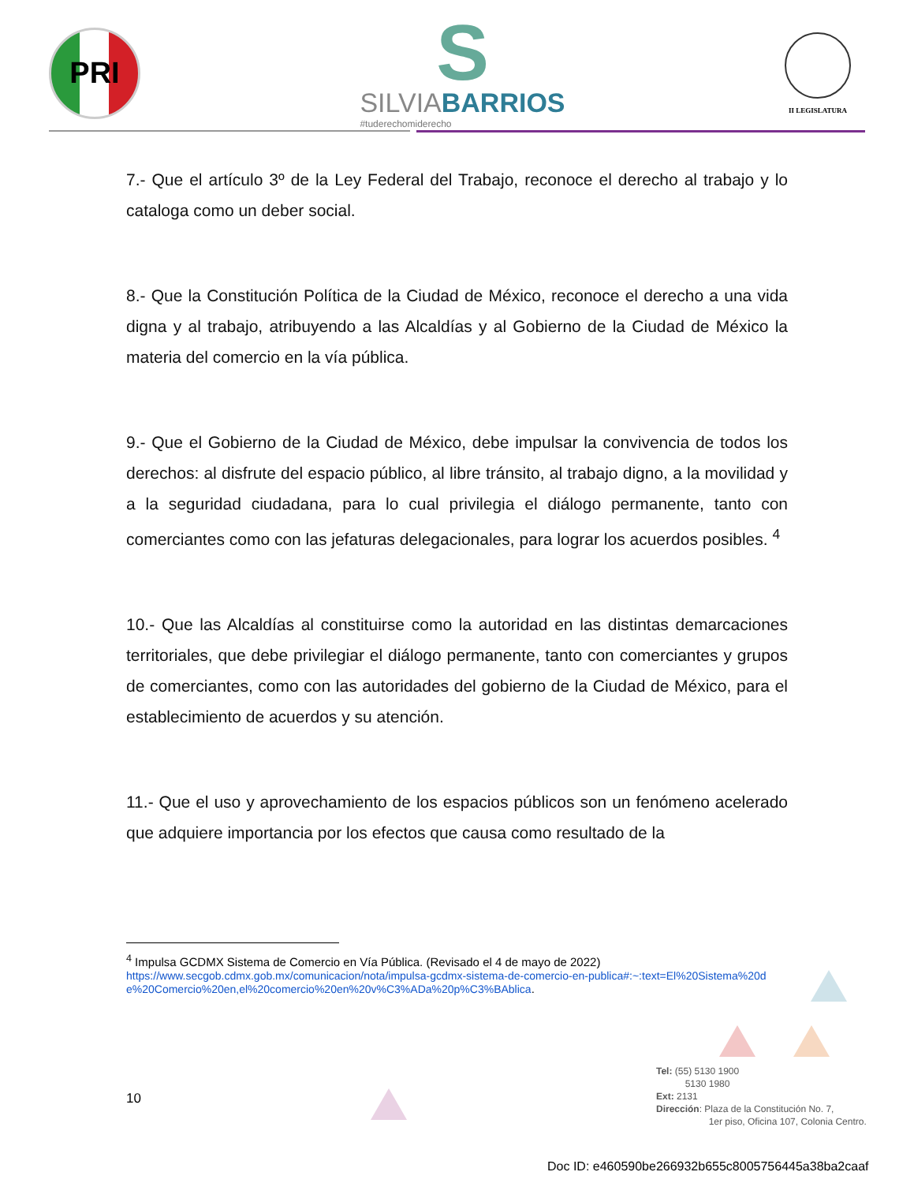PRI
S
SILVIABARRIOS
#tuderechomiderecho
II LEGISLATURA
7.- Que el artículo 3º de la Ley Federal del Trabajo, reconoce el derecho al trabajo y lo cataloga como un deber social.
8.- Que la Constitución Política de la Ciudad de México, reconoce el derecho a una vida digna y al trabajo, atribuyendo a las Alcaldías y al Gobierno de la Ciudad de México la materia del comercio en la vía pública.
9.- Que el Gobierno de la Ciudad de México, debe impulsar la convivencia de todos los derechos: al disfrute del espacio público, al libre tránsito, al trabajo digno, a la movilidad y a la seguridad ciudadana, para lo cual privilegia el diálogo permanente, tanto con comerciantes como con las jefaturas delegacionales, para lograr los acuerdos posibles. <sup>4</sup>
10.- Que las Alcaldías al constituirse como la autoridad en las distintas demarcaciones territoriales, que debe privilegiar el diálogo permanente, tanto con comerciantes y grupos de comerciantes, como con las autoridades del gobierno de la Ciudad de México, para el establecimiento de acuerdos y su atención.
11.- Que el uso y aprovechamiento de los espacios públicos son un fenómeno acelerado que adquiere importancia por los efectos que causa como resultado de la
<sup>4</sup> Impulsa GCDMX Sistema de Comercio en Vía Pública. (Revisado el 4 de mayo de 2022)
https://www.secgob.cdmx.gob.mx/comunicacion/nota/impulsa-gcdmx-sistema-de-comercio-en-publica#:~:text=El%20Sistema%20de%20Comercio%20en,el%20comercio%20en%20v%C3%ADa%20p%C3%BAblica.
10
Tel: (55) 5130 1900
5130 1980
Ext: 2131
Dirección: Plaza de la Constitución No. 7,
1er piso, Oficina 107, Colonia Centro.
Doc ID: e460590be266932b655c8005756445a38ba2caaf